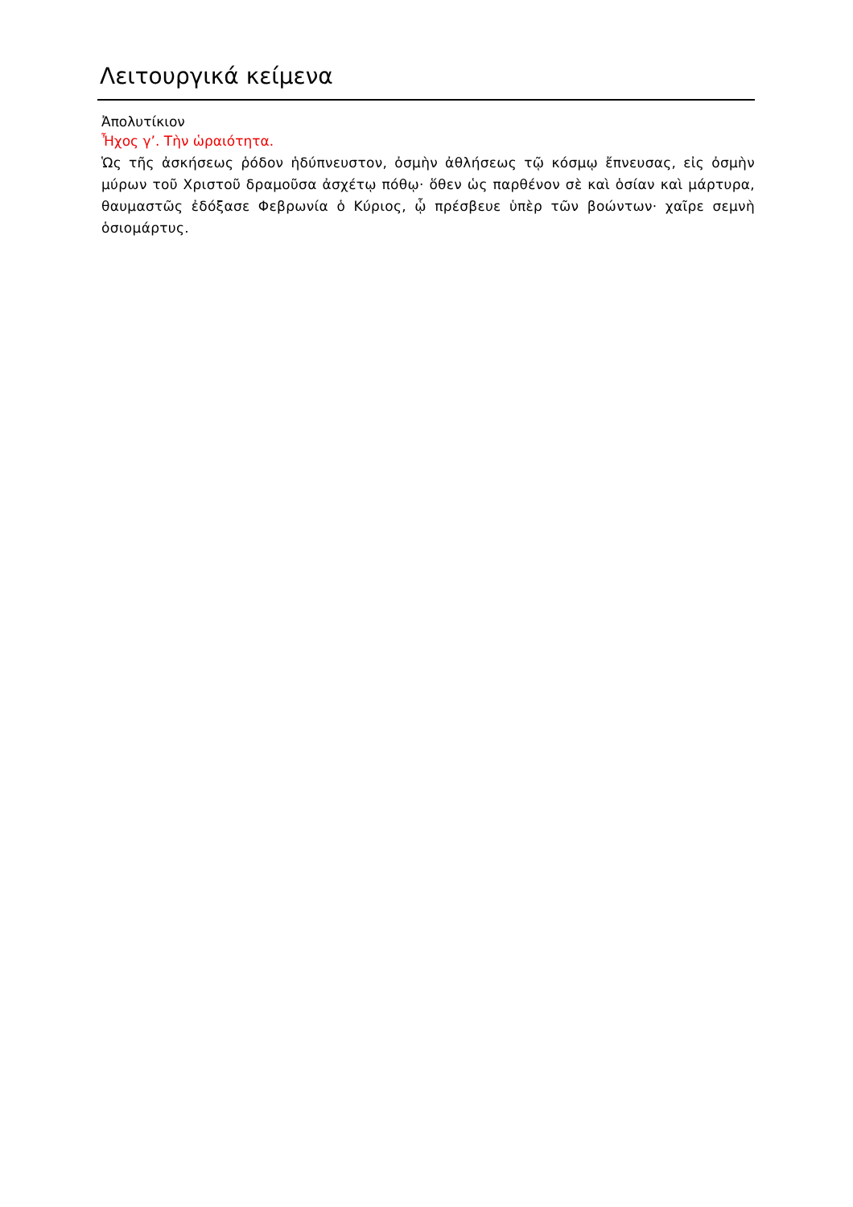Λειτουργικά κείμενα
Ἀπολυτίκιον
Ἦχος γ’. Τὴν ὡραιότητα.
Ὡς τῆς ἀσκήσεως ῥόδον ἡδύπνευστον, ὀσμὴν ἀθλήσεως τῷ κόσμῳ ἔπνευσας, εἰς ὀσμὴν μύρων τοῦ Χριστοῦ δραμοῦσα ἀσχέτῳ πόθῳ· ὅθεν ὡς παρθένον σὲ καὶ ὁσίαν καὶ μάρτυρα, θαυμαστῶς ἐδόξασε Φεβρωνία ὁ Κύριος, ᾧ πρέσβευε ὑπὲρ τῶν βοώντων· χαῖρε σεμνὴ ὁσιομάρτυς.